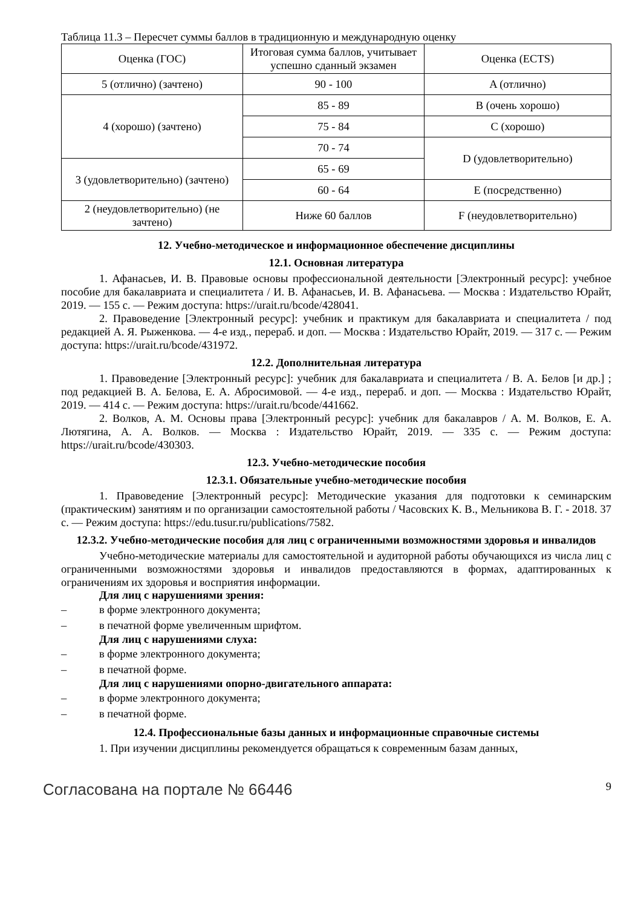Таблица 11.3 – Пересчет суммы баллов в традиционную и международную оценку
| Оценка (ГОС) | Итоговая сумма баллов, учитывает успешно сданный экзамен | Оценка (ECTS) |
| --- | --- | --- |
| 5 (отлично) (зачтено) | 90 - 100 | A (отлично) |
| 4 (хорошо) (зачтено) | 85 - 89 | B (очень хорошо) |
| | 75 - 84 | C (хорошо) |
| | 70 - 74 | D (удовлетворительно) |
| 3 (удовлетворительно) (зачтено) | 65 - 69 | |
| | 60 - 64 | E (посредственно) |
| 2 (неудовлетворительно) (не зачтено) | Ниже 60 баллов | F (неудовлетворительно) |
12. Учебно-методическое и информационное обеспечение дисциплины
12.1. Основная литература
1. Афанасьев, И. В. Правовые основы профессиональной деятельности [Электронный ресурс]: учебное пособие для бакалавриата и специалитета / И. В. Афанасьев, И. В. Афанасьева. — Москва : Издательство Юрайт, 2019. — 155 с. — Режим доступа: https://urait.ru/bcode/428041.
2. Правоведение [Электронный ресурс]: учебник и практикум для бакалавриата и специалитета / под редакцией А. Я. Рыженкова. — 4-е изд., перераб. и доп. — Москва : Издательство Юрайт, 2019. — 317 с. — Режим доступа: https://urait.ru/bcode/431972.
12.2. Дополнительная литература
1. Правоведение [Электронный ресурс]: учебник для бакалавриата и специалитета / В. А. Белов [и др.] ; под редакцией В. А. Белова, Е. А. Абросимовой. — 4-е изд., перераб. и доп. — Москва : Издательство Юрайт, 2019. — 414 с. — Режим доступа: https://urait.ru/bcode/441662.
2. Волков, А. М. Основы права [Электронный ресурс]: учебник для бакалавров / А. М. Волков, Е. А. Лютягина, А. А. Волков. — Москва : Издательство Юрайт, 2019. — 335 с. — Режим доступа: https://urait.ru/bcode/430303.
12.3. Учебно-методические пособия
12.3.1. Обязательные учебно-методические пособия
1. Правоведение [Электронный ресурс]: Методические указания для подготовки к семинарским (практическим) занятиям и по организации самостоятельной работы / Часовских К. В., Мельникова В. Г. - 2018. 37 с. — Режим доступа: https://edu.tusur.ru/publications/7582.
12.3.2. Учебно-методические пособия для лиц с ограниченными возможностями здоровья и инвалидов
Учебно-методические материалы для самостоятельной и аудиторной работы обучающихся из числа лиц с ограниченными возможностями здоровья и инвалидов предоставляются в формах, адаптированных к ограничениям их здоровья и восприятия информации.
Для лиц с нарушениями зрения:
– в форме электронного документа;
– в печатной форме увеличенным шрифтом.
Для лиц с нарушениями слуха:
– в форме электронного документа;
– в печатной форме.
Для лиц с нарушениями опорно-двигательного аппарата:
– в форме электронного документа;
– в печатной форме.
12.4. Профессиональные базы данных и информационные справочные системы
1. При изучении дисциплины рекомендуется обращаться к современным базам данных,
Согласована на портале № 66446 9